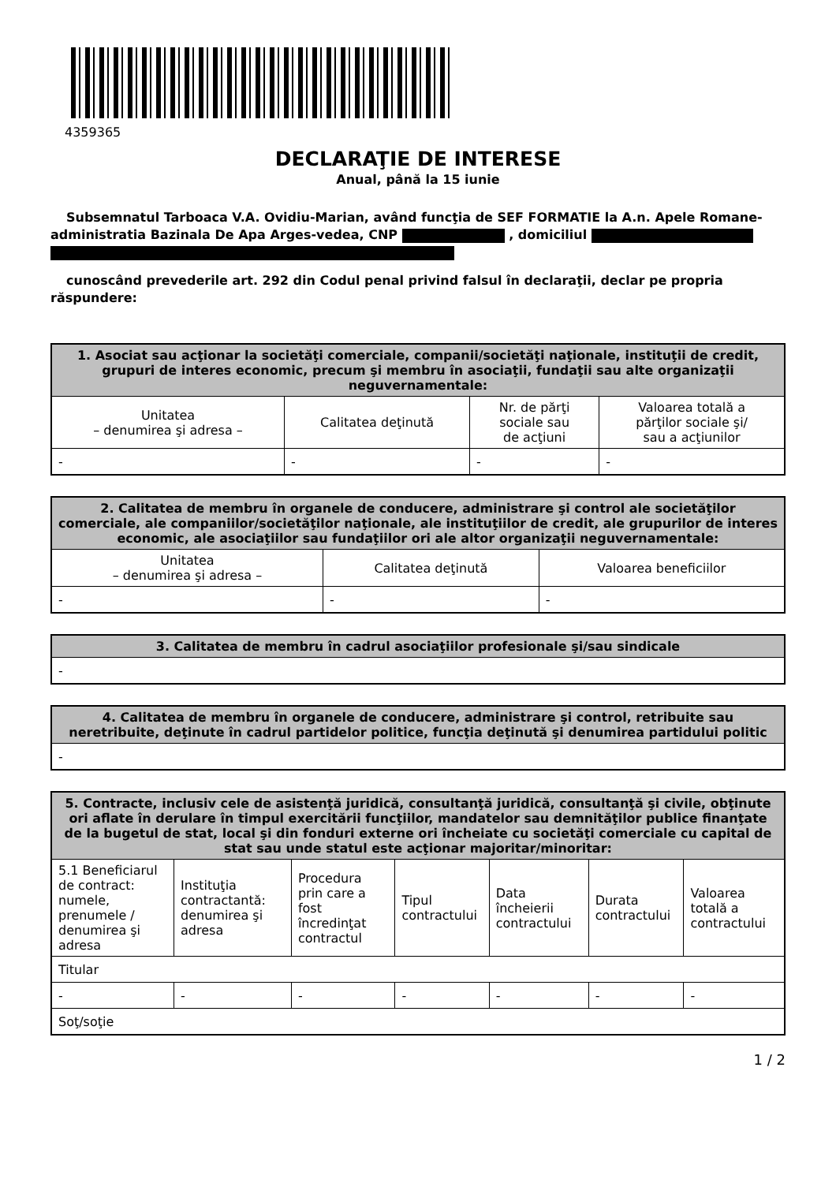4359365
DECLARAŢIE DE INTERESE
Anual, până la 15 iunie
Subsemnatul Tarboaca V.A. Ovidiu-Marian, având funcţia de SEF FORMATIE la A.n. Apele Romane-administratia Bazinala De Apa Arges-vedea, CNP , domiciliul
cunoscând prevederile art. 292 din Codul penal privind falsul în declaraţii, declar pe propria răspundere:
| 1. Asociat sau acţionar la societăţi comerciale, companii/societăţi naţionale, instituţii de credit, grupuri de interes economic, precum şi membru în asociaţii, fundaţii sau alte organizaţii neguvernamentale: | | | |
| --- | --- | --- | --- |
| Unitatea – denumirea şi adresa – | Calitatea deţinută | Nr. de părţi sociale sau de acţiuni | Valoarea totală a părţilor sociale şi/ sau a acţiunilor |
| - | - | - | - |
| 2. Calitatea de membru în organele de conducere, administrare şi control ale societăţilor comerciale, ale companiilor/societăţilor naţionale, ale instituţiilor de credit, ale grupurilor de interes economic, ale asociaţiilor sau fundaţiilor ori ale altor organizaţii neguvernamentale: | | |
| --- | --- | --- |
| Unitatea – denumirea şi adresa – | Calitatea deţinută | Valoarea beneficiilor |
| - | - | - |
| 3. Calitatea de membru în cadrul asociaţiilor profesionale şi/sau sindicale |
| --- |
| - |
| 4. Calitatea de membru în organele de conducere, administrare şi control, retribuite sau neretribuite, deţinute în cadrul partidelor politice, funcţia deţinută şi denumirea partidului politic |
| --- |
| - |
| 5. Contracte, inclusiv cele de asistenţă juridică, consultanţă juridică, consultanţă şi civile, obţinute ori aflate în derulare în timpul exercitării funcţiilor, mandatelor sau demnităţilor publice finanţate de la bugetul de stat, local şi din fonduri externe ori încheiate cu societăţi comerciale cu capital de stat sau unde statul este acţionar majoritar/minoritar: | | | | | | |
| --- | --- | --- | --- | --- | --- | --- |
| 5.1 Beneficiarul de contract: numele, prenumele / denumirea şi adresa | Instituţia contractantă: denumirea şi adresa | Procedura prin care a fost încredinţat contractul | Tipul contractului | Data încheierii contractului | Durata contractului | Valoarea totală a contractului |
| Titular | | | | | | |
| - | - | - | - | - | - | - |
| Soţ/soţie | | | | | | |
1 / 2